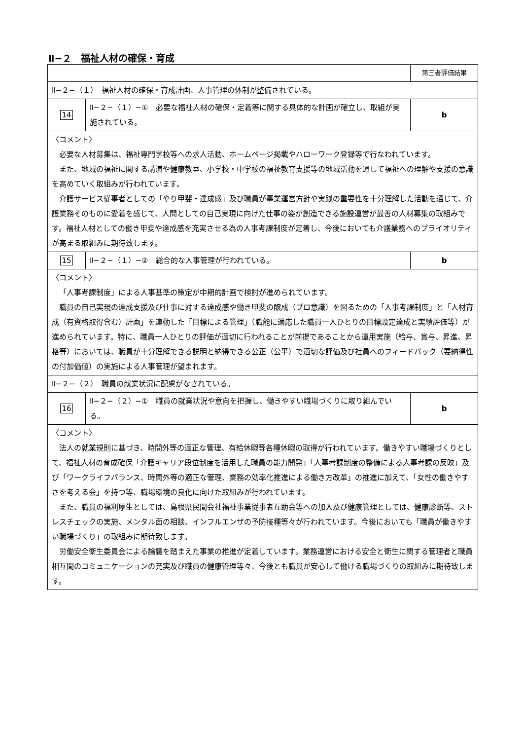Ⅱ−２　福祉人材の確保・育成
| | | 第三者評価結果 |
| Ⅱ−２−（１） 福祉人材の確保・育成計画、人事管理の体制が整備されている。 | | |
| 14 | Ⅱ−２−（１）−① 必要な福祉人材の確保・定着等に関する具体的な計画が確立し、取組が実施されている。 | b |
| 〈コメント〉 必要な人材募集は、福祉専門学校等への求人活動、ホームページ掲載やハローワーク登録等で行なわれています。 また、地域の福祉に関する講演や健康教室、小学校・中学校の福祉教育支援等の地域活動を通して福祉への理解や支援の意識を高めていく取組みが行われています。 介護サービス従事者としての「やり甲斐・達成感」及び職員が事業運営方針や実践の重要性を十分理解した活動を通じて、介護業務そのものに愛着を感じて、人間としての自己実現に向けた仕事の姿が創造できる施設運営が最善の人材募集の取組みです。福祉人材としての働き甲斐や達成感を充実させる為の人事考課制度が定着し、今後においても介護業務へのプライオリティが高まる取組みに期待致します。 | | |
| 15 | Ⅱ−２−（１）−② 総合的な人事管理が行われている。 | b |
| 〈コメント〉 「人事考課制度」による人事基準の策定が中期的計画で検討が進められています。 職員の自己実現の達成支援及び仕事に対する達成感や働き甲斐の醸成（プロ意識）を図るための「人事考課制度」と「人材育成（有資格取得含む）計画」を連動した「目標による管理」（職能に適応した職員一人ひとりの目標設定達成と実績評価等）が進められています。特に、職員一人ひとりの評価が適切に行われることが前提であることから運用実施（給与、賞与、昇進、昇格等）においては、職員が十分理解できる説明と納得できる公正（公平）で適切な評価及び社員へのフィードバック（要納得性の付加価値）の実施による人事管理が望まれます。 | | |
| Ⅱ−２−（２） 職員の就業状況に配慮がなされている。 | | |
| 16 | Ⅱ−２−（２）−① 職員の就業状況や意向を把握し、働きやすい職場づくりに取り組んでいる。 | b |
| 〈コメント〉 法人の就業規則に基づき、時間外等の適正な管理、有給休暇等各種休暇の取得が行われています。働きやすい職場づくりとして、福祉人材の育成確保「介護キャリア段位制度を活用した職員の能力開発」「人事考課制度の整備による人事考課の反映」及び「ワークライフバランス、時間外等の適正な管理、業務の効率化推進による働き方改革」の推進に加えて、「女性の働きやすさを考える会」を持つ等、職場環境の良化に向けた取組みが行われています。 また、職員の福利厚生としては、島根県民間会社福祉事業従事者互助会等への加入及び健康管理としては、健康診断等、ストレスチェックの実施、メンタル面の相談、インフルエンザの予防接種等々が行われています。今後においても「職員が働きやすい職場づくり」の取組みに期待致します。 労働安全衛生委員会による論議を踏まえた事業の推進が定着しています。業務運営における安全と衛生に関する管理者と職員相互間のコミュニケーションの充実及び職員の健康管理等々、今後とも職員が安心して働ける職場づくりの取組みに期待致します。 | | |